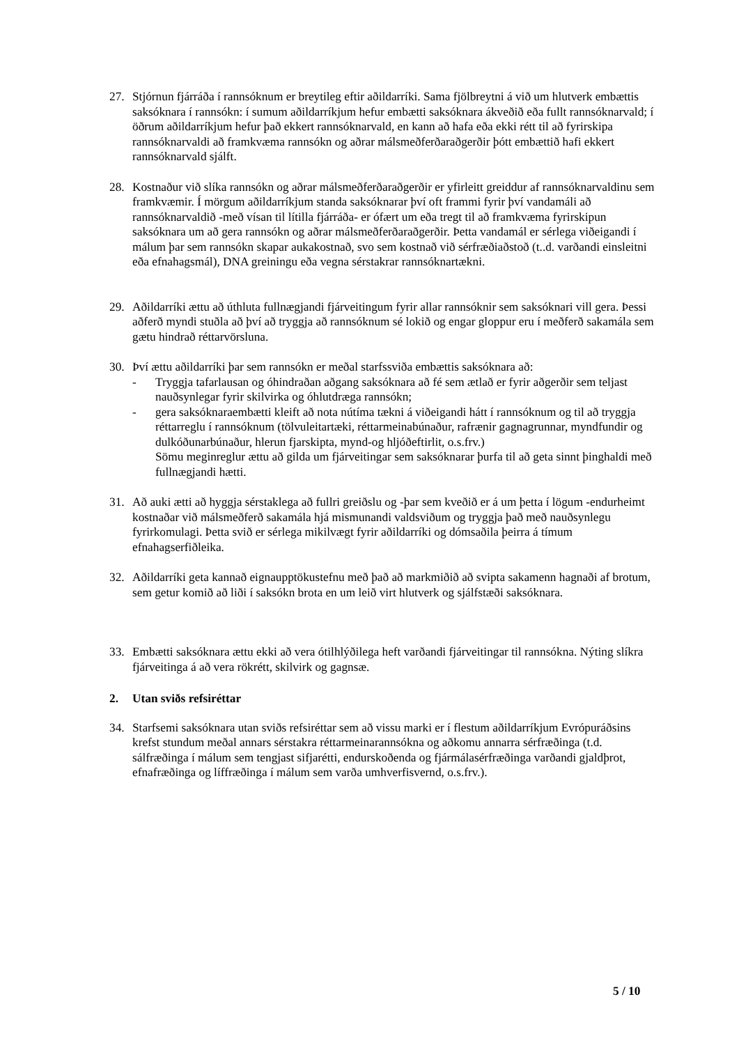27. Stjórnun fjárráða í rannsóknum er breytileg eftir aðildarríki. Sama fjölbreytni á við um hlutverk embættis saksóknara í rannsókn: í sumum aðildarríkjum hefur embætti saksóknara ákveðið eða fullt rannsóknarvald; í öðrum aðildarríkjum hefur það ekkert rannsóknarvald, en kann að hafa eða ekki rétt til að fyrirskipa rannsóknarvaldi að framkvæma rannsókn og aðrar málsmeðferðaraðgerðir þótt embættið hafi ekkert rannsóknarvald sjálft.
28. Kostnaður við slíka rannsókn og aðrar málsmeðferðaraðgerðir er yfirleitt greiddur af rannsóknarvaldinu sem framkvæmir. Í mörgum aðildarríkjum standa saksóknarar því oft frammi fyrir því vandamáli að rannsóknarvaldið -með vísan til lítilla fjárráða- er ófært um eða tregt til að framkvæma fyrirskipun saksóknara um að gera rannsókn og aðrar málsmeðferðaraðgerðir. Þetta vandamál er sérlega viðeigandi í málum þar sem rannsókn skapar aukakostnað, svo sem kostnað við sérfræðiaðstoð (t..d. varðandi einsleitni eða efnahagsmál), DNA greiningu eða vegna sérstakrar rannsóknartækni.
29. Aðildarríki ættu að úthluta fullnægjandi fjárveitingum fyrir allar rannsóknir sem saksóknari vill gera. Þessi aðferð myndi stuðla að því að tryggja að rannsóknum sé lokið og engar gloppur eru í meðferð sakamála sem gætu hindrað réttarvörsluna.
30. Því ættu aðildarríki þar sem rannsókn er meðal starfssviða embættis saksóknara að:
- Tryggja tafarlausan og óhindraðan aðgang saksóknara að fé sem ætlað er fyrir aðgerðir sem teljast nauðsynlegar fyrir skilvirka og óhlutdræga rannsókn;
- gera saksóknaraembætti kleift að nota nútíma tækni á viðeigandi hátt í rannsóknum og til að tryggja réttarreglu í rannsóknum (tölvuleitartæki, réttarmeinabúnaður, rafrænir gagnagrunnar, myndfundir og dulkóðunarbúnaður, hlerun fjarskipta, mynd-og hljóðeftirlit, o.s.frv.)
Sömu meginreglur ættu að gilda um fjárveitingar sem saksóknarar þurfa til að geta sinnt þinghaldi með fullnægjandi hætti.
31. Að auki ætti að hyggja sérstaklega að fullri greiðslu og -þar sem kveðið er á um þetta í lögum -endurheimt kostnaðar við málsmeðferð sakamála hjá mismunandi valdsviðum og tryggja það með nauðsynlegu fyrirkomulagi. Þetta svið er sérlega mikilvægt fyrir aðildarríki og dómsaðila þeirra á tímum efnahagserfiðleika.
32. Aðildarríki geta kannað eignaupptökustefnu með það að markmiðið að svipta sakamenn hagnaði af brotum, sem getur komið að liði í saksókn brota en um leið virt hlutverk og sjálfstæði saksóknara.
33. Embætti saksóknara ættu ekki að vera ótilhlýðilega heft varðandi fjárveitingar til rannsókna. Nýting slíkra fjárveitinga á að vera rökrétt, skilvirk og gagnsæ.
2. Utan sviðs refsiréttar
34. Starfsemi saksóknara utan sviðs refsiréttar sem að vissu marki er í flestum aðildarríkjum Evrópuráðsins krefst stundum meðal annars sérstakra réttarmeinarannsókna og aðkomu annarra sérfræðinga (t.d. sálfræðinga í málum sem tengjast sifjarétti, endurskoðenda og fjármálasérfræðinga varðandi gjaldþrot, efnafræðinga og líffræðinga í málum sem varða umhverfisvernd, o.s.frv.).
5 / 10